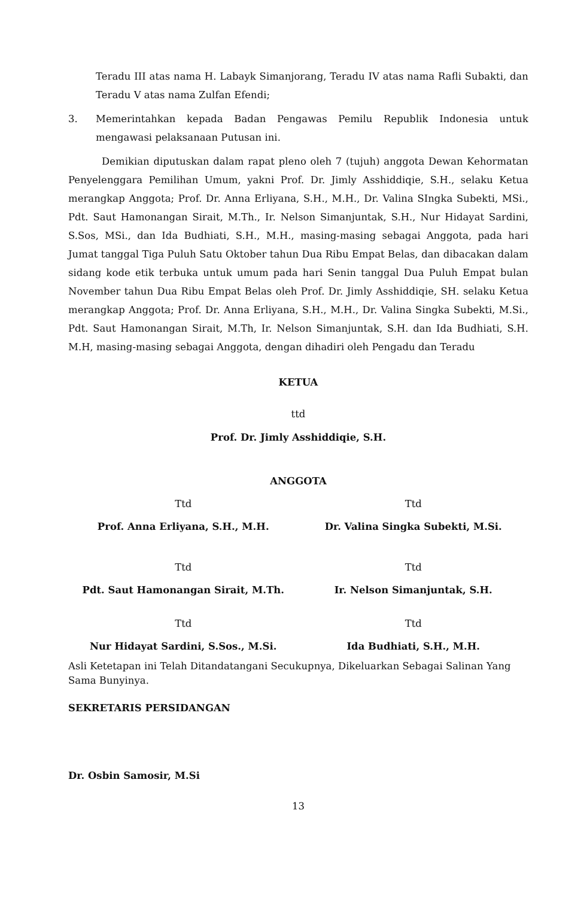Teradu III atas nama H. Labayk Simanjorang, Teradu IV atas nama Rafli Subakti, dan Teradu V atas nama Zulfan Efendi;
3. Memerintahkan kepada Badan Pengawas Pemilu Republik Indonesia untuk mengawasi pelaksanaan Putusan ini.
Demikian diputuskan dalam rapat pleno oleh 7 (tujuh) anggota Dewan Kehormatan Penyelenggara Pemilihan Umum, yakni Prof. Dr. Jimly Asshiddiqie, S.H., selaku Ketua merangkap Anggota; Prof. Dr. Anna Erliyana, S.H., M.H., Dr. Valina SIngka Subekti, MSi., Pdt. Saut Hamonangan Sirait, M.Th., Ir. Nelson Simanjuntak, S.H., Nur Hidayat Sardini, S.Sos, MSi., dan Ida Budhiati, S.H., M.H., masing-masing sebagai Anggota, pada hari Jumat tanggal Tiga Puluh Satu Oktober tahun Dua Ribu Empat Belas, dan dibacakan dalam sidang kode etik terbuka untuk umum pada hari Senin tanggal Dua Puluh Empat bulan November tahun Dua Ribu Empat Belas oleh Prof. Dr. Jimly Asshiddiqie, SH. selaku Ketua merangkap Anggota; Prof. Dr. Anna Erliyana, S.H., M.H., Dr. Valina Singka Subekti, M.Si., Pdt. Saut Hamonangan Sirait, M.Th, Ir. Nelson Simanjuntak, S.H. dan Ida Budhiati, S.H. M.H, masing-masing sebagai Anggota, dengan dihadiri oleh Pengadu dan Teradu
KETUA
ttd
Prof. Dr. Jimly Asshiddiqie, S.H.
ANGGOTA
Ttd
Ttd
Prof. Anna Erliyana, S.H., M.H.
Dr. Valina Singka Subekti, M.Si.
Ttd
Ttd
Pdt. Saut Hamonangan Sirait, M.Th.
Ir. Nelson Simanjuntak, S.H.
Ttd
Ttd
Nur Hidayat Sardini, S.Sos., M.Si.
Ida Budhiati, S.H., M.H.
Asli Ketetapan ini Telah Ditandatangani Secukupnya, Dikeluarkan Sebagai Salinan Yang Sama Bunyinya.
SEKRETARIS PERSIDANGAN
Dr. Osbin Samosir, M.Si
13